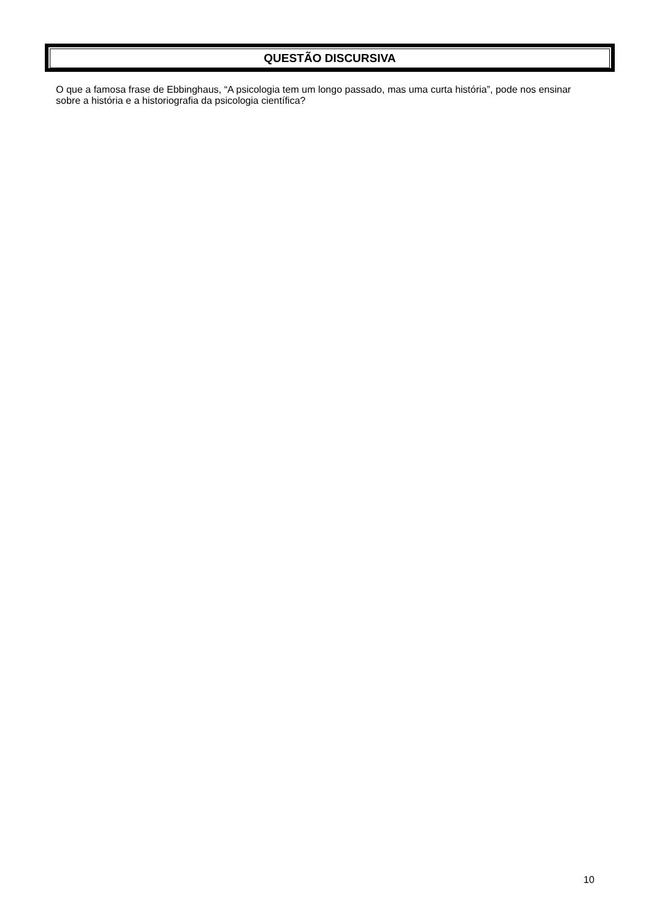QUESTÃO DISCURSIVA
O que a famosa frase de Ebbinghaus, “A psicologia tem um longo passado, mas uma curta história”, pode nos ensinar sobre a história e a historiografia da psicologia científica?
10